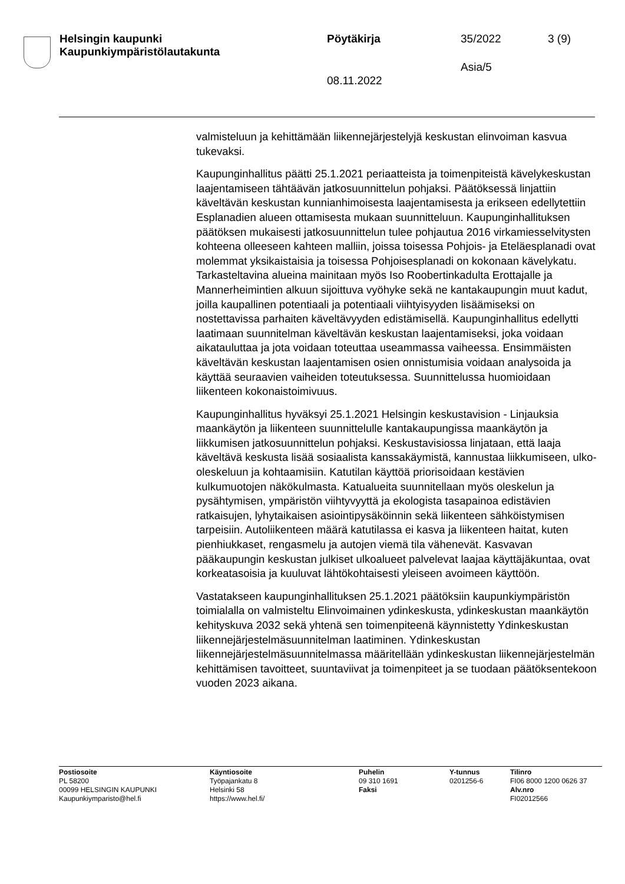Helsingin kaupunki
Kaupunkiympäristölautakunta
Pöytäkirja 35/2022 3 (9)
Asia/5
08.11.2022
valmisteluun ja kehittämään liikennejärjestelyjä keskustan elinvoiman kasvua tukevaksi.
Kaupunginhallitus päätti 25.1.2021 periaatteista ja toimenpiteistä kävelykeskustan laajentamiseen tähtäävän jatkosuunnittelun pohjaksi. Päätöksessä linjattiin käveltävän keskustan kunnianhimoisesta laajentamisesta ja erikseen edellytettiin Esplanadien alueen ottamisesta mukaan suunnitteluun. Kaupunginhallituksen päätöksen mukaisesti jatkosuunnittelun tulee pohjautua 2016 virkamiesselvitysten kohteena olleeseen kahteen malliin, joissa toisessa Pohjois- ja Eteläesplanadi ovat molemmat yksikaistaisia ja toisessa Pohjoisesplanadi on kokonaan kävelykatu. Tarkasteltavina alueina mainitaan myös Iso Roobertinkadulta Erottajalle ja Mannerheimintien alkuun sijoittuva vyöhyke sekä ne kantakaupungin muut kadut, joilla kaupallinen potentiaali ja potentiaali viihtyisyyden lisäämiseksi on nostettavissa parhaiten käveltävyyden edistämisellä. Kaupunginhallitus edellytti laatimaan suunnitelman käveltävän keskustan laajentamiseksi, joka voidaan aikatauluttaa ja jota voidaan toteuttaa useammassa vaiheessa. Ensimmäisten käveltävän keskustan laajentamisen osien onnistumisia voidaan analysoida ja käyttää seuraavien vaiheiden toteutuksessa. Suunnittelussa huomioidaan liikenteen kokonaistoimivuus.
Kaupunginhallitus hyväksyi 25.1.2021 Helsingin keskustavision - Linjauksia maankäytön ja liikenteen suunnittelulle kantakaupungissa maankäytön ja liikkumisen jatkosuunnittelun pohjaksi. Keskustavisiossa linjataan, että laaja käveltävä keskusta lisää sosiaalista kanssakäymistä, kannustaa liikkumiseen, ulko-oleskeluun ja kohtaamisiin. Katutilan käyttöä priorisoidaan kestävien kulkumuotojen näkökulmasta. Katualueita suunnitellaan myös oleskelun ja pysähtymisen, ympäristön viihtyvyyttä ja ekologista tasapainoa edistävien ratkaisujen, lyhytaikaisen asiointipysäköinnin sekä liikenteen sähköistymisen tarpeisiin. Autoliikenteen määrä katutilassa ei kasva ja liikenteen haitat, kuten pienhiukkaset, rengasmelu ja autojen viemä tila vähenevät. Kasvavan pääkaupungin keskustan julkiset ulkoalueet palvelevat laajaa käyttäjäkuntaa, ovat korkeatasoisia ja kuuluvat lähtökohtaisesti yleiseen avoimeen käyttöön.
Vastatakseen kaupunginhallituksen 25.1.2021 päätöksiin kaupunkiympäristön toimialalla on valmisteltu Elinvoimainen ydinkeskusta, ydinkeskustan maankäytön kehityskuva 2032 sekä yhtenä sen toimenpiteenä käynnistetty Ydinkeskustan liikennejärjestelmäsuunnitelman laatiminen. Ydinkeskustan liikennejärjestelmäsuunnitelmassa määritellään ydinkeskustan liikennejärjestelmän kehittämisen tavoitteet, suuntaviivat ja toimenpiteet ja se tuodaan päätöksentekoon vuoden 2023 aikana.
Postiosoite
PL 58200
00099 HELSINGIN KAUPUNKI
Kaupunkiymparisto@hel.fi
Käyntiosoite
Työpajankatu 8
Helsinki 58
https://www.hel.fi/
Puhelin
09 310 1691
Faksi
Y-tunnus
0201256-6
Tilinro
FI06 8000 1200 0626 37
Alv.nro
FI02012566